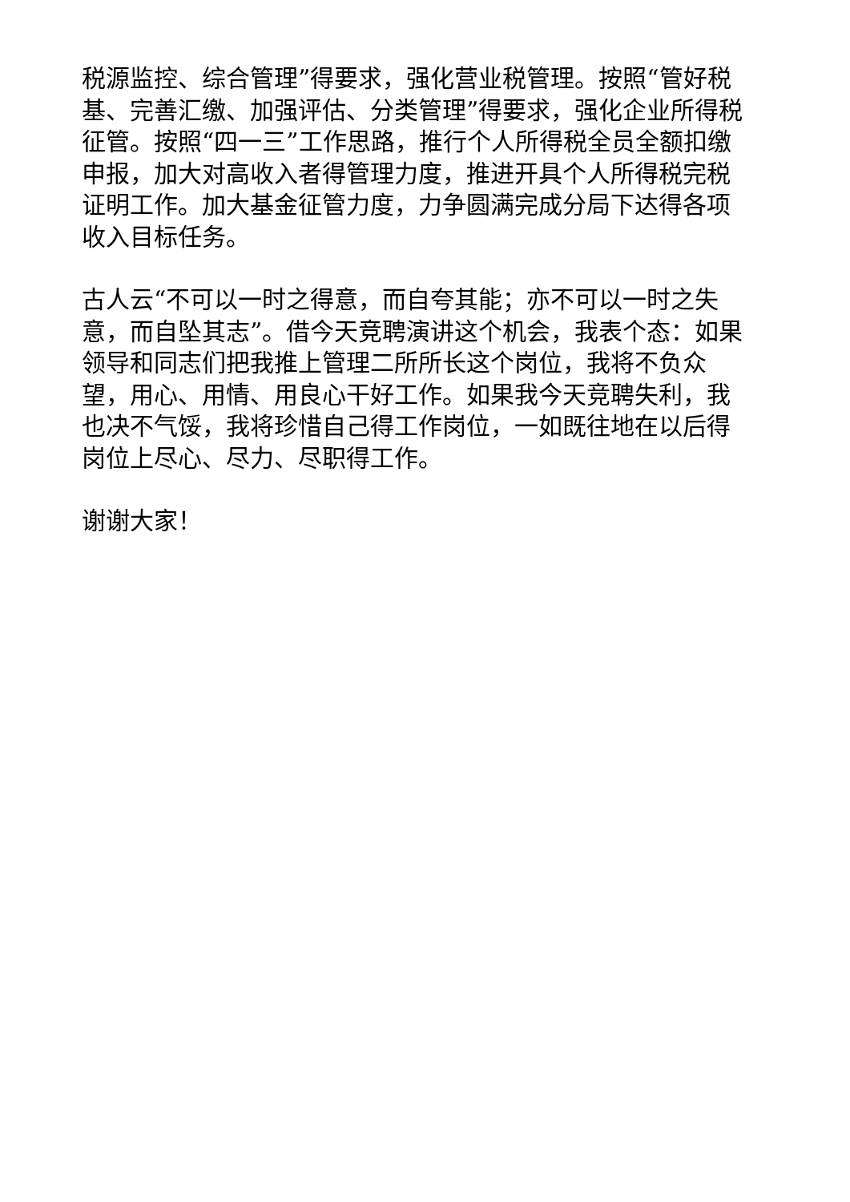税源监控、综合管理”得要求，强化营业税管理。按照“管好税基、完善汇缴、加强评估、分类管理”得要求，强化企业所得税征管。按照“四一三”工作思路，推行个人所得税全员全额扣缴申报，加大对高收入者得管理力度，推进开具个人所得税完税证明工作。加大基金征管力度，力争圆满完成分局下达得各项收入目标任务。
古人云“不可以一时之得意，而自夸其能；亦不可以一时之失意，而自坠其志”。借今天竞聘演讲这个机会，我表个态：如果领导和同志们把我推上管理二所所长这个岗位，我将不负众望，用心、用情、用良心干好工作。如果我今天竞聘失利，我也决不气馁，我将珍惜自己得工作岗位，一如既往地在以后得岗位上尽心、尽力、尽职得工作。
谢谢大家！